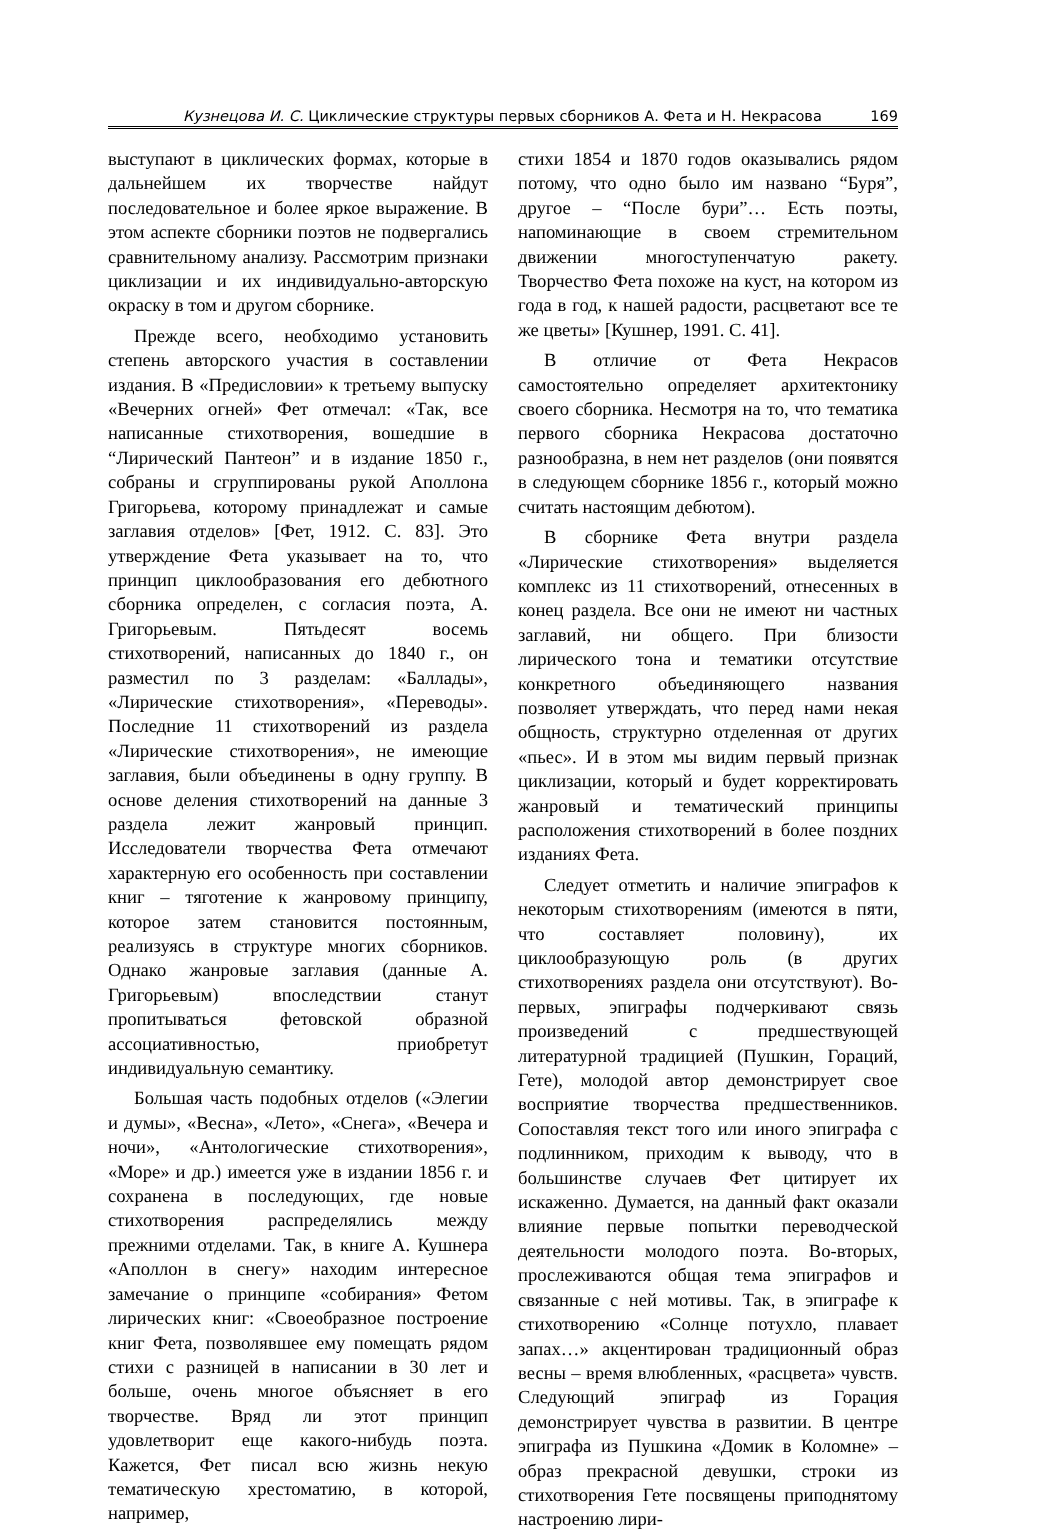Кузнецова И. С. Циклические структуры первых сборников А. Фета и Н. Некрасова 169
выступают в циклических формах, которые в дальнейшем их творчестве найдут последовательное и более яркое выражение. В этом аспекте сборники поэтов не подвергались сравнительному анализу. Рассмотрим признаки циклизации и их индивидуально-авторскую окраску в том и другом сборнике.
Прежде всего, необходимо установить степень авторского участия в составлении издания. В «Предисловии» к третьему выпуску «Вечерних огней» Фет отмечал: «Так, все написанные стихотворения, вошедшие в “Лирический Пантеон” и в издание 1850 г., собраны и сгруппированы рукой Аполлона Григорьева, которому принадлежат и самые заглавия отделов» [Фет, 1912. С. 83]. Это утверждение Фета указывает на то, что принцип циклообразования его дебютного сборника определен, с согласия поэта, А. Григорьевым. Пятьдесят восемь стихотворений, написанных до 1840 г., он разместил по 3 разделам: «Баллады», «Лирические стихотворения», «Переводы». Последние 11 стихотворений из раздела «Лирические стихотворения», не имеющие заглавия, были объединены в одну группу. В основе деления стихотворений на данные 3 раздела лежит жанровый принцип. Исследователи творчества Фета отмечают характерную его особенность при составлении книг – тяготение к жанровому принципу, которое затем становится постоянным, реализуясь в структуре многих сборников. Однако жанровые заглавия (данные А. Григорьевым) впоследствии станут пропитываться фетовской образной ассоциативностью, приобретут индивидуальную семантику.
Большая часть подобных отделов («Элегии и думы», «Весна», «Лето», «Снега», «Вечера и ночи», «Антологические стихотворения», «Море» и др.) имеется уже в издании 1856 г. и сохранена в последующих, где новые стихотворения распределялись между прежними отделами. Так, в книге А. Кушнера «Аполлон в снегу» находим интересное замечание о принципе «собирания» Фетом лирических книг: «Своеобразное построение книг Фета, позволявшее ему помещать рядом стихи с разницей в написании в 30 лет и больше, очень многое объясняет в его творчестве. Вряд ли этот принцип удовлетворит еще какого-нибудь поэта. Кажется, Фет писал всю жизнь некую тематическую хрестоматию, в которой, например,
стихи 1854 и 1870 годов оказывались рядом потому, что одно было им названо “Буря”, другое – “После бури”… Есть поэты, напоминающие в своем стремительном движении многоступенчатую ракету. Творчество Фета похоже на куст, на котором из года в год, к нашей радости, расцветают все те же цветы» [Кушнер, 1991. С. 41].
В отличие от Фета Некрасов самостоятельно определяет архитектонику своего сборника. Несмотря на то, что тематика первого сборника Некрасова достаточно разнообразна, в нем нет разделов (они появятся в следующем сборнике 1856 г., который можно считать настоящим дебютом).
В сборнике Фета внутри раздела «Лирические стихотворения» выделяется комплекс из 11 стихотворений, отнесенных в конец раздела. Все они не имеют ни частных заглавий, ни общего. При близости лирического тона и тематики отсутствие конкретного объединяющего названия позволяет утверждать, что перед нами некая общность, структурно отделенная от других «пьес». И в этом мы видим первый признак циклизации, который и будет корректировать жанровый и тематический принципы расположения стихотворений в более поздних изданиях Фета.
Следует отметить и наличие эпиграфов к некоторым стихотворениям (имеются в пяти, что составляет половину), их циклообразующую роль (в других стихотворениях раздела они отсутствуют). Во-первых, эпиграфы подчеркивают связь произведений с предшествующей литературной традицией (Пушкин, Гораций, Гете), молодой автор демонстрирует свое восприятие творчества предшественников. Сопоставляя текст того или иного эпиграфа с подлинником, приходим к выводу, что в большинстве случаев Фет цитирует их искаженно. Думается, на данный факт оказали влияние первые попытки переводческой деятельности молодого поэта. Во-вторых, прослеживаются общая тема эпиграфов и связанные с ней мотивы. Так, в эпиграфе к стихотворению «Солнце потухло, плавает запах…» акцентирован традиционный образ весны – время влюбленных, «расцвета» чувств. Следующий эпиграф из Горация демонстрирует чувства в развитии. В центре эпиграфа из Пушкина «Домик в Коломне» – образ прекрасной девушки, строки из стихотворения Гете посвящены приподнятому настроению лири-